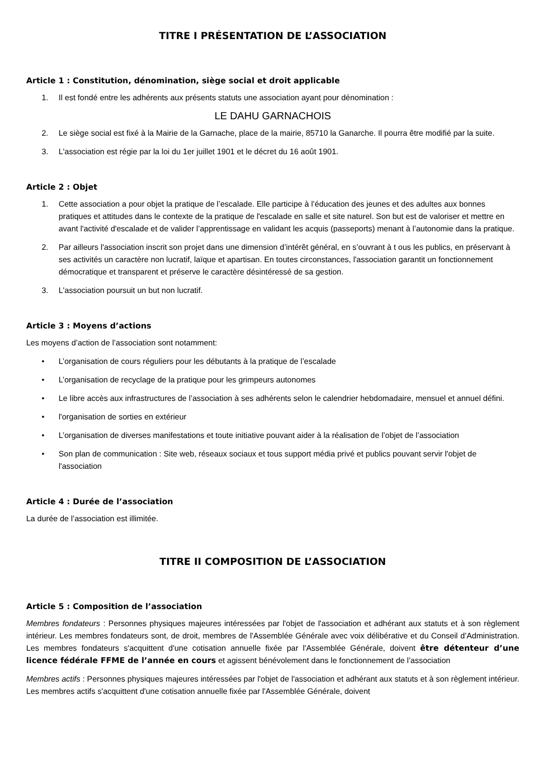TITRE I PRÉSENTATION DE L’ASSOCIATION
Article 1 : Constitution, dénomination, siège social et droit applicable
1. Il est fondé entre les adhérents aux présents statuts une association ayant pour dénomination :
LE DAHU GARNACHOIS
2. Le siège social est fixé à la Mairie de la Garnache, place de la mairie, 85710 la Ganarche. Il pourra être modifié par la suite.
3. L'association est régie par la loi du 1er juillet 1901 et le décret du 16 août 1901.
Article 2 : Objet
1. Cette association a pour objet la pratique de l’escalade. Elle participe à l’éducation des jeunes et des adultes aux bonnes pratiques et attitudes dans le contexte de la pratique de l'escalade en salle et site naturel. Son but est de valoriser et mettre en avant l'activité d'escalade et de valider l’apprentissage en validant les acquis (passeports) menant à l’autonomie dans la pratique.
2. Par ailleurs l'association inscrit son projet dans une dimension d’intérêt général, en s’ouvrant à t ous les publics, en préservant à ses activités un caractère non lucratif, laïque et apartisan. En toutes circonstances, l'association garantit un fonctionnement démocratique et transparent et préserve le caractère désintéressé de sa gestion.
3. L'association poursuit un but non lucratif.
Article 3 : Moyens d’actions
Les moyens d’action de l’association sont notamment:
• L’organisation de cours réguliers pour les débutants à la pratique de l’escalade
• L’organisation de recyclage de la pratique pour les grimpeurs autonomes
• Le libre accès aux infrastructures de l’association à ses adhérents selon le calendrier hebdomadaire, mensuel et annuel défini.
• l'organisation de sorties en extérieur
• L’organisation de diverses manifestations et toute initiative pouvant aider à la réalisation de l’objet de l’association
• Son plan de communication : Site web, réseaux sociaux et tous support média privé et publics pouvant servir l'objet de l'association
Article 4 : Durée de l’association
La durée de l’association est illimitée.
TITRE II COMPOSITION DE L’ASSOCIATION
Article 5 : Composition de l’association
Membres fondateurs : Personnes physiques majeures intéressées par l'objet de l'association et adhérant aux statuts et à son règlement intérieur. Les membres fondateurs sont, de droit, membres de l'Assemblée Générale avec voix délibérative et du Conseil d’Administration. Les membres fondateurs s'acquittent d'une cotisation annuelle fixée par l'Assemblée Générale, doivent être détenteur d’une licence fédérale FFME de l’année en cours et agissent bénévolement dans le fonctionnement de l’association
Membres actifs : Personnes physiques majeures intéressées par l'objet de l'association et adhérant aux statuts et à son règlement intérieur. Les membres actifs s'acquittent d'une cotisation annuelle fixée par l'Assemblée Générale, doivent